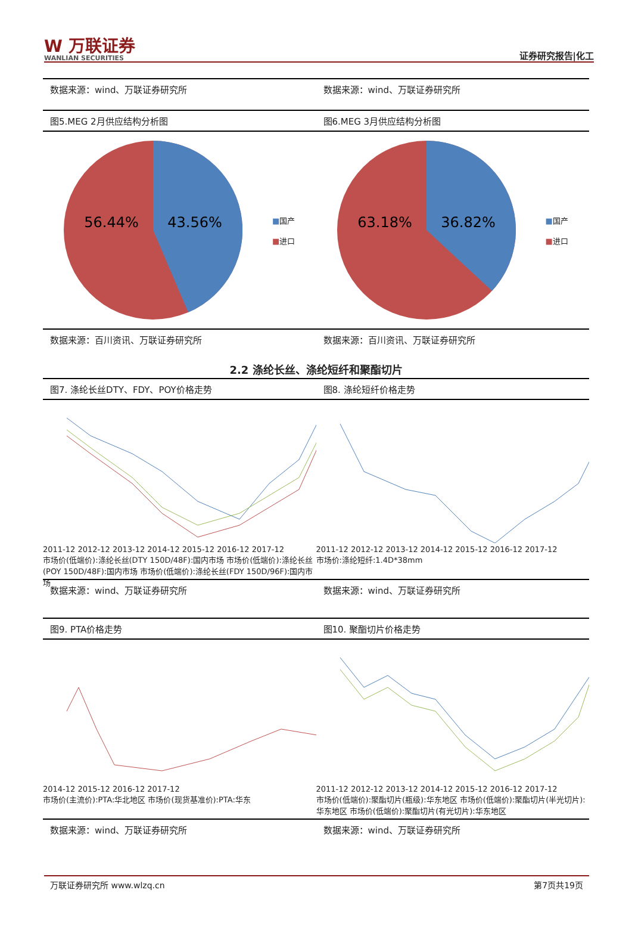W 万联证券
WANLIAN SECURITIES
证券研究报告|化工
数据来源：wind、万联证券研究所 数据来源：wind、万联证券研究所
图5.MEG 2月供应结构分析图 图6.MEG 3月供应结构分析图
56.44%
43.56%
■国产
■进口
63.18%
36.82%
■国产
■进口
数据来源：百川资讯、万联证券研究所 数据来源：百川资讯、万联证券研究所
2.2 涤纶长丝、涤纶短纤和聚酯切片
图7. 涤纶长丝DTY、FDY、POY价格走势
图8. 涤纶短纤价格走势
2011-12 2012-12 2013-12 2014-12 2015-12 2016-12 2017-12
市场价(低端价):涤纶长丝(DTY 150D/48F):国内市场 市场价(低端价):涤纶长丝(POY 150D/48F):国内市场 市场价(低端价):涤纶长丝(FDY 150D/96F):国内市场
2011-12 2012-12 2013-12 2014-12 2015-12 2016-12 2017-12
市场价:涤纶短纤:1.4D*38mm
数据来源：wind、万联证券研究所 数据来源：wind、万联证券研究所
图9. PTA价格走势 图10. 聚酯切片价格走势
2014-12 2015-12 2016-12 2017-12
市场价(主流价):PTA:华北地区 市场价(现货基准价):PTA:华东
2011-12 2012-12 2013-12 2014-12 2015-12 2016-12 2017-12
市场价(低端价):聚酯切片(瓶级):华东地区 市场价(低端价):聚酯切片(半光切片):华东地区 市场价(低端价):聚酯切片(有光切片):华东地区
数据来源：wind、万联证券研究所 数据来源：wind、万联证券研究所
万联证券研究所 www.wlzq.cn 第7页共19页